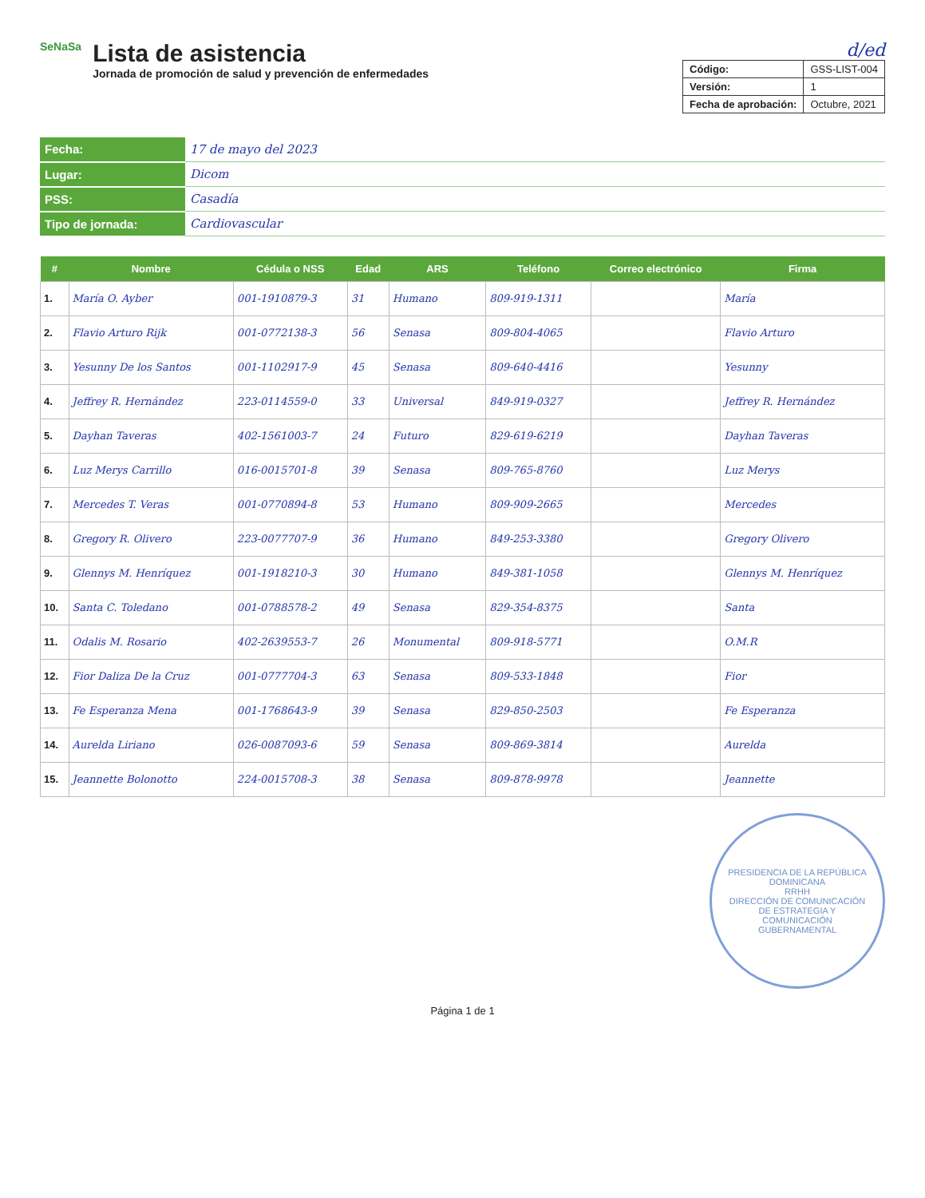SeNaSa
Lista de asistencia
Jornada de promoción de salud y prevención de enfermedades
d/ed
| Código: | GSS-LIST-004 |
| Versión: | 1 |
| Fecha de aprobación: | Octubre, 2021 |
| Fecha: | 17 de mayo del 2023 |
| Lugar: | Dicom |
| PSS: | Casadía |
| Tipo de jornada: | Cardiovascular |
| # | Nombre | Cédula o NSS | Edad | ARS | Teléfono | Correo electrónico | Firma |
| --- | --- | --- | --- | --- | --- | --- | --- |
| 1. | María O. Ayber | 001-1910879-3 | 31 | Humano | 809-919-1311 | | María |
| 2. | Flavio Arturo Rijk | 001-0772138-3 | 56 | Senasa | 809-804-4065 | | Flavio Arturo |
| 3. | Yesunny De los Santos | 001-1102917-9 | 45 | Senasa | 809-640-4416 | | Yesunny |
| 4. | Jeffrey R. Hernández | 223-0114559-0 | 33 | Universal | 849-919-0327 | | Jeffrey R. Hernández |
| 5. | Dayhan Taveras | 402-1561003-7 | 24 | Futuro | 829-619-6219 | | Dayhan Taveras |
| 6. | Luz Merys Carrillo | 016-0015701-8 | 39 | Senasa | 809-765-8760 | | Luz Merys |
| 7. | Mercedes T. Veras | 001-0770894-8 | 53 | Humano | 809-909-2665 | | Mercedes |
| 8. | Gregory R. Olivero | 223-0077707-9 | 36 | Humano | 849-253-3380 | | Gregory Olivero |
| 9. | Glennys M. Henríquez | 001-1918210-3 | 30 | Humano | 849-381-1058 | | Glennys M. Henríquez |
| 10. | Santa C. Toledano | 001-0788578-2 | 49 | Senasa | 829-354-8375 | | Santa |
| 11. | Odalis M. Rosario | 402-2639553-7 | 26 | Monumental | 809-918-5771 | | O.M.R |
| 12. | Fior Daliza De la Cruz | 001-0777704-3 | 63 | Senasa | 809-533-1848 | | Fior |
| 13. | Fe Esperanza Mena | 001-1768643-9 | 39 | Senasa | 829-850-2503 | | Fe Esperanza |
| 14. | Aurelda Liriano | 026-0087093-6 | 59 | Senasa | 809-869-3814 | | Aurelda |
| 15. | Jeannette Bolonotto | 224-0015708-3 | 38 | Senasa | 809-878-9978 | | Jeannette |
PRESIDENCIA DE LA REPÚBLICA DOMINICANA
RRHH
DIRECCIÓN DE COMUNICACIÓN DE ESTRATEGIA Y COMUNICACIÓN GUBERNAMENTAL
Página 1 de 1